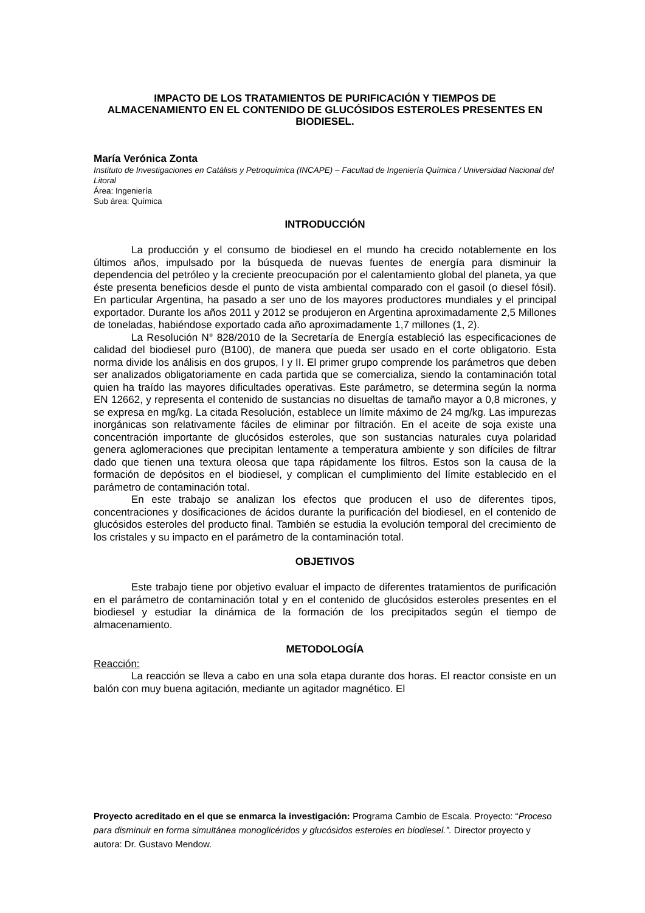IMPACTO DE LOS TRATAMIENTOS DE PURIFICACIÓN Y TIEMPOS DE ALMACENAMIENTO EN EL CONTENIDO DE GLUCÓSIDOS ESTEROLES PRESENTES EN BIODIESEL.
María Verónica Zonta
Instituto de Investigaciones en Catálisis y Petroquímica (INCAPE) – Facultad de Ingeniería Química / Universidad Nacional del Litoral
Área: Ingeniería
Sub área: Química
INTRODUCCIÓN
La producción y el consumo de biodiesel en el mundo ha crecido notablemente en los últimos años, impulsado por la búsqueda de nuevas fuentes de energía para disminuir la dependencia del petróleo y la creciente preocupación por el calentamiento global del planeta, ya que éste presenta beneficios desde el punto de vista ambiental comparado con el gasoil (o diesel fósil). En particular Argentina, ha pasado a ser uno de los mayores productores mundiales y el principal exportador. Durante los años 2011 y 2012 se produjeron en Argentina aproximadamente 2,5 Millones de toneladas, habiéndose exportado cada año aproximadamente 1,7 millones (1, 2).
La Resolución N° 828/2010 de la Secretaría de Energía estableció las especificaciones de calidad del biodiesel puro (B100), de manera que pueda ser usado en el corte obligatorio. Esta norma divide los análisis en dos grupos, I y II. El primer grupo comprende los parámetros que deben ser analizados obligatoriamente en cada partida que se comercializa, siendo la contaminación total quien ha traído las mayores dificultades operativas. Este parámetro, se determina según la norma EN 12662, y representa el contenido de sustancias no disueltas de tamaño mayor a 0,8 micrones, y se expresa en mg/kg. La citada Resolución, establece un límite máximo de 24 mg/kg. Las impurezas inorgánicas son relativamente fáciles de eliminar por filtración. En el aceite de soja existe una concentración importante de glucósidos esteroles, que son sustancias naturales cuya polaridad genera aglomeraciones que precipitan lentamente a temperatura ambiente y son difíciles de filtrar dado que tienen una textura oleosa que tapa rápidamente los filtros. Estos son la causa de la formación de depósitos en el biodiesel, y complican el cumplimiento del límite establecido en el parámetro de contaminación total.
En este trabajo se analizan los efectos que producen el uso de diferentes tipos, concentraciones y dosificaciones de ácidos durante la purificación del biodiesel, en el contenido de glucósidos esteroles del producto final. También se estudia la evolución temporal del crecimiento de los cristales y su impacto en el parámetro de la contaminación total.
OBJETIVOS
Este trabajo tiene por objetivo evaluar el impacto de diferentes tratamientos de purificación en el parámetro de contaminación total y en el contenido de glucósidos esteroles presentes en el biodiesel y estudiar la dinámica de la formación de los precipitados según el tiempo de almacenamiento.
METODOLOGÍA
Reacción:
La reacción se lleva a cabo en una sola etapa durante dos horas. El reactor consiste en un balón con muy buena agitación, mediante un agitador magnético. El
Proyecto acreditado en el que se enmarca la investigación: Programa Cambio de Escala. Proyecto: “Proceso para disminuir en forma simultánea monoglicéridos y glucósidos esteroles en biodiesel.”. Director proyecto y autora: Dr. Gustavo Mendow.